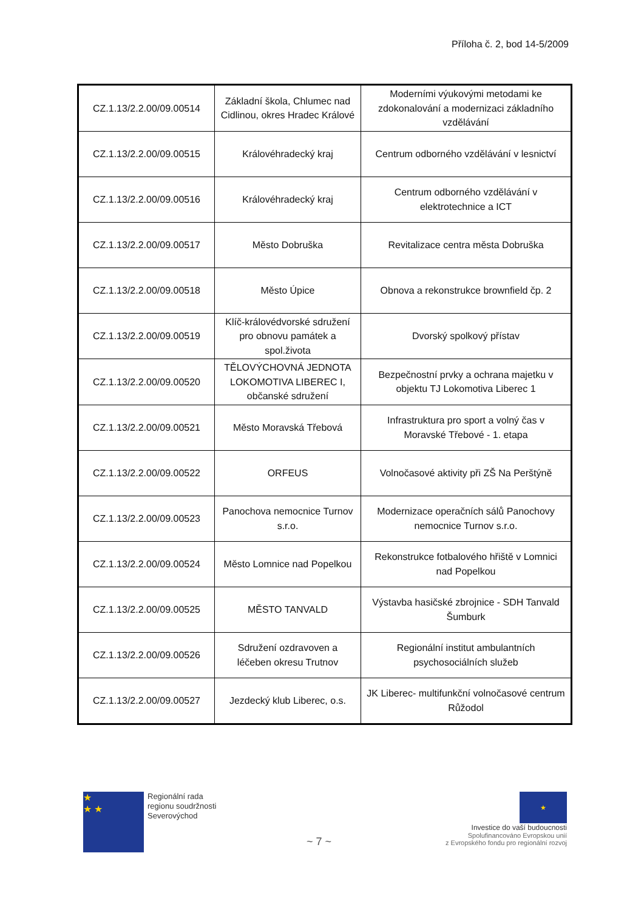Příloha č. 2, bod 14-5/2009
| CZ.1.13/2.2.00/09.00514 | Základní škola, Chlumec nad Cidlinou, okres Hradec Králové | Moderními výukovými metodami ke zdokonalování a modernizaci základního vzdělávání |
| CZ.1.13/2.2.00/09.00515 | Královéhradecký kraj | Centrum odborného vzdělávání v lesnictví |
| CZ.1.13/2.2.00/09.00516 | Královéhradecký kraj | Centrum odborného vzdělávání v elektrotechnice a ICT |
| CZ.1.13/2.2.00/09.00517 | Město Dobruška | Revitalizace centra města Dobruška |
| CZ.1.13/2.2.00/09.00518 | Město Úpice | Obnova a rekonstrukce brownfield čp. 2 |
| CZ.1.13/2.2.00/09.00519 | Klíč-královédvorské sdružení pro obnovu památek a spol.života | Dvorský spolkový přístav |
| CZ.1.13/2.2.00/09.00520 | TĚLOVÝCHOVNÁ JEDNOTA LOKOMOTIVA LIBEREC I, občanské sdružení | Bezpečnostní prvky a ochrana majetku v objektu TJ Lokomotiva Liberec 1 |
| CZ.1.13/2.2.00/09.00521 | Město Moravská Třebová | Infrastruktura pro sport a volný čas v Moravské Třebové - 1. etapa |
| CZ.1.13/2.2.00/09.00522 | ORFEUS | Volnočasové aktivity při ZŠ Na Perštýně |
| CZ.1.13/2.2.00/09.00523 | Panochova nemocnice Turnov s.r.o. | Modernizace operačních sálů Panochovy nemocnice Turnov s.r.o. |
| CZ.1.13/2.2.00/09.00524 | Město Lomnice nad Popelkou | Rekonstrukce fotbalového hřiště v Lomnici nad Popelkou |
| CZ.1.13/2.2.00/09.00525 | MĚSTO TANVALD | Výstavba hasičské zbrojnice - SDH Tanvald Šumburk |
| CZ.1.13/2.2.00/09.00526 | Sdružení ozdravoven a léčeben okresu Trutnov | Regionální institut ambulantních psychosociálních služeb |
| CZ.1.13/2.2.00/09.00527 | Jezdecký klub Liberec, o.s. | JK Liberec- multifunkční volnočasové centrum Růžodol |
★
★ ★
Regionální rada
regionu soudržnosti
Severovýchod
~ 7 ~
★
Investice do vaší budoucnosti
Spolufinancováno Evropskou unií
z Evropského fondu pro regionální rozvoj